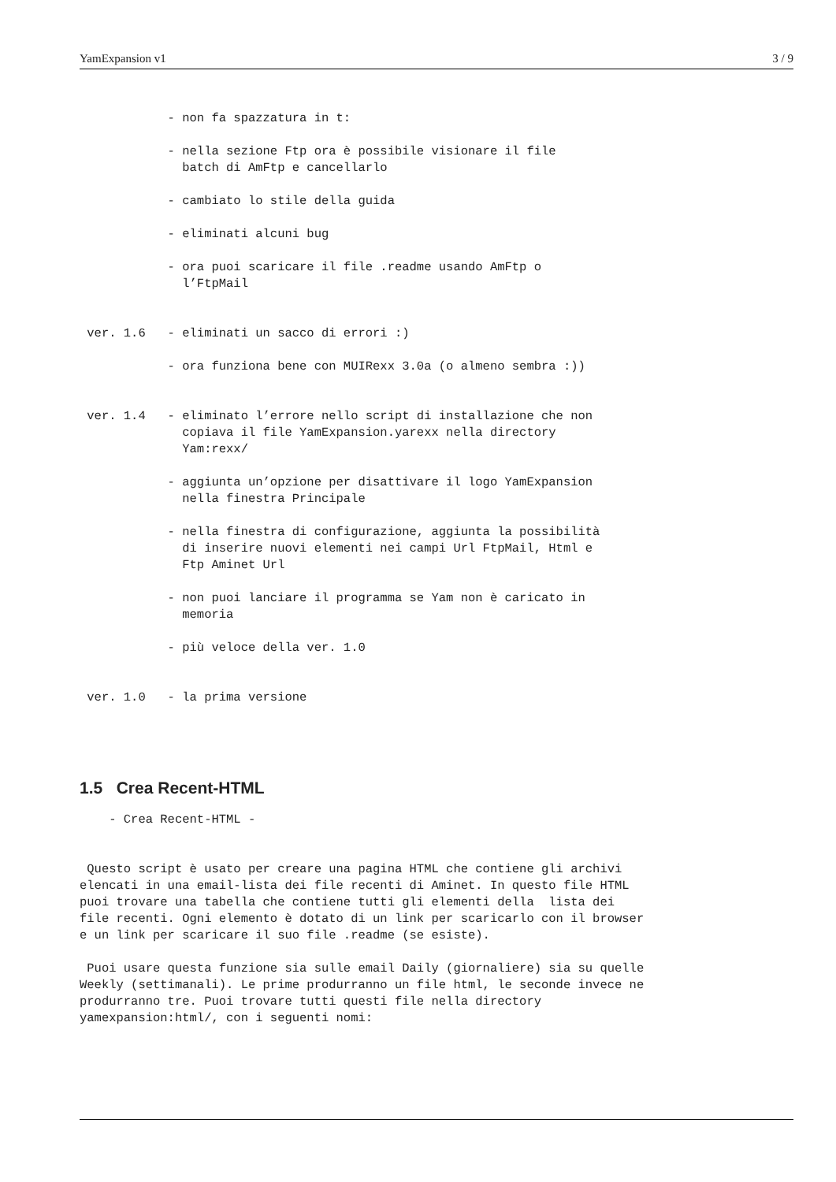YamExpansion v1 3 / 9
            - non fa spazzatura in t:

            - nella sezione Ftp ora è possibile visionare il file
              batch di AmFtp e cancellarlo

            - cambiato lo stile della guida

            - eliminati alcuni bug

            - ora puoi scaricare il file .readme usando AmFtp o
              l’FtpMail


 ver. 1.6   - eliminati un sacco di errori :)

            - ora funziona bene con MUIRexx 3.0a (o almeno sembra :))


 ver. 1.4   - eliminato l’errore nello script di installazione che non
              copiava il file YamExpansion.yarexx nella directory
              Yam:rexx/

            - aggiunta un’opzione per disattivare il logo YamExpansion
              nella finestra Principale

            - nella finestra di configurazione, aggiunta la possibilità
              di inserire nuovi elementi nei campi Url FtpMail, Html e
              Ftp Aminet Url

            - non puoi lanciare il programma se Yam non è caricato in
              memoria

            - più veloce della ver. 1.0


 ver. 1.0   - la prima versione
1.5 Crea Recent-HTML
    - Crea Recent-HTML -


 Questo script è usato per creare una pagina HTML che contiene gli archivi
elencati in una email-lista dei file recenti di Aminet. In questo file HTML
puoi trovare una tabella che contiene tutti gli elementi della  lista dei
file recenti. Ogni elemento è dotato di un link per scaricarlo con il browser
e un link per scaricare il suo file .readme (se esiste).

 Puoi usare questa funzione sia sulle email Daily (giornaliere) sia su quelle
Weekly (settimanali). Le prime produrranno un file html, le seconde invece ne
produrranno tre. Puoi trovare tutti questi file nella directory
yamexpansion:html/, con i seguenti nomi: